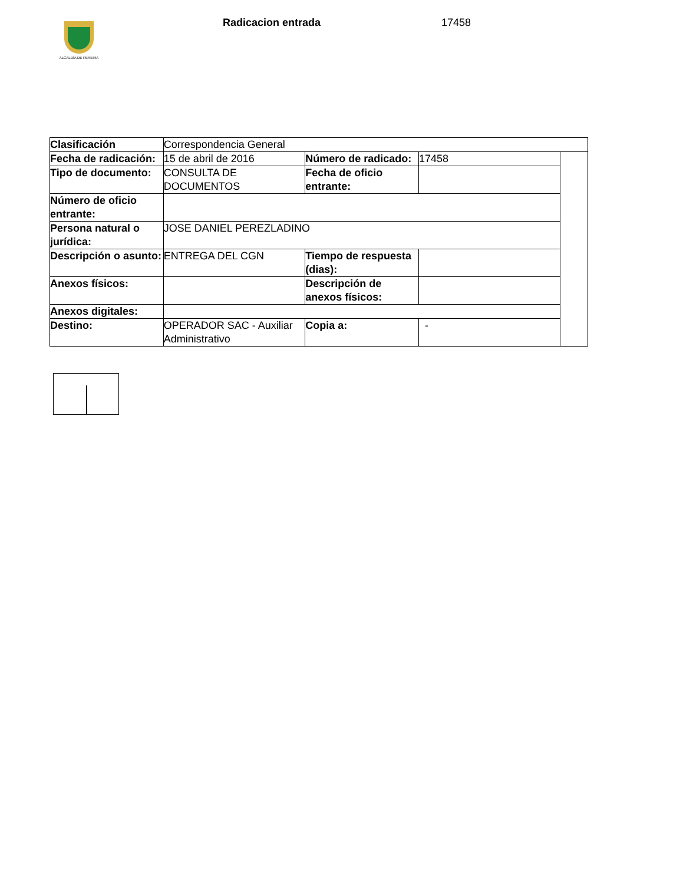ALCALDÍA DE PEREIRA
Radicacion entrada 17458
| Clasificación | Correspondencia General | | | |
| Fecha de radicación: | 15 de abril de 2016 | Número de radicado: | 17458 | |
| Tipo de documento: | CONSULTA DE DOCUMENTOS | Fecha de oficio entrante: | | |
| Número de oficio entrante: | | | | |
| Persona natural o jurídica: | JOSE DANIEL PEREZLADINO | | | |
| Descripción o asunto: | ENTREGA DEL CGN | Tiempo de respuesta (dias): | | |
| Anexos físicos: | | Descripción de anexos físicos: | | |
| Anexos digitales: | | | | |
| Destino: | OPERADOR SAC - Auxiliar Administrativo | Copia a: | - | |